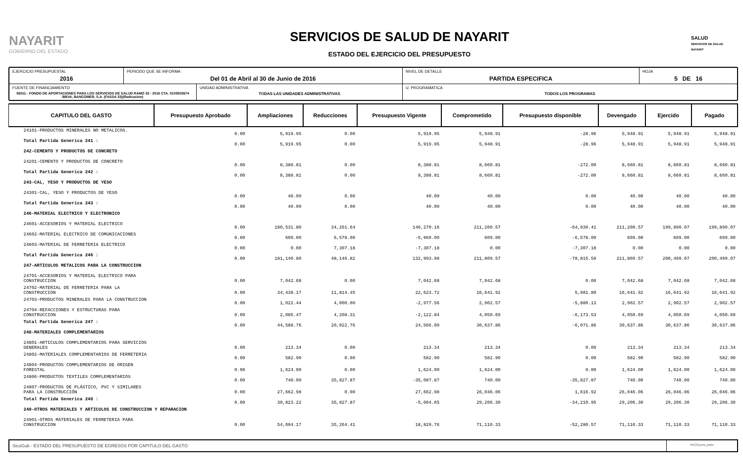NAYARIT
GOBIERNO DEL ESTADO
SERVICIOS DE SALUD DE NAYARIT
ESTADO DEL EJERCICIO DEL PRESUPUESTO
SALUD
SERVICIOS DE SALUD NAYARIT
EJERCICIO PRESUPUESTAL
2016
PERIODO QUE SE INFORMA
Del 01 de Abril al 30 de Junio de 2016
NIVEL DE DETALLE
PARTIDA ESPECIFICA
HOJA
5 DE 16
FUENTE DE FINANCIAMIENTO
56011 - FONDO DE APORTACIONES PARA LOS SERVICIOS DE SALUD RAMO 33 - 2016 CTA. 0103503674 BBVA, BANCOMER, S.A. (FASSA 33)(Radicacion)
UNIDAD ADMINISTRATIVA
TODAS LAS UNIDADES ADMINISTRATIVAS
U. PROGRAMATICA
TODOS LOS PROGRAMAS
| CAPITULO DEL GASTO | Presupuesto Aprobado | Ampliaciones | Reducciones | Presupuesto Vigente | Comprometido | Presupuesto disponible | Devengado | Ejercido | Pagado |
| --- | --- | --- | --- | --- | --- | --- | --- | --- | --- |
| 24101-PRODUCTOS MINERALES NO METALICOS. | 0.00 | 5,919.95 | 0.00 | 5,919.95 | 5,948.91 | -28.96 | 5,948.91 | 5,948.91 | 5,948.91 |
| Total Partida Generica 241 : | 0.00 | 5,919.95 | 0.00 | 5,919.95 | 5,948.91 | -28.96 | 5,948.91 | 5,948.91 | 5,948.91 |
| 242-CEMENTO Y PRODUCTOS DE CONCRETO | | | | | | | | | |
| 24201-CEMENTO Y PRODUCTOS DE CONCRETO | 0.00 | 8,388.81 | 0.00 | 8,388.81 | 8,660.81 | -272.00 | 8,660.81 | 8,660.81 | 8,660.81 |
| Total Partida Generica 242 : | 0.00 | 8,388.81 | 0.00 | 8,388.81 | 8,660.81 | -272.00 | 8,660.81 | 8,660.81 | 8,660.81 |
| 243-CAL, YESO Y PRODUCTOS DE YESO | | | | | | | | | |
| 24301-CAL, YESO Y PRODUCTOS DE YESO | 0.00 | 40.00 | 0.00 | 40.00 | 40.00 | 0.00 | 40.00 | 40.00 | 40.00 |
| Total Partida Generica 243 : | 0.00 | 40.00 | 0.00 | 40.00 | 40.00 | 0.00 | 40.00 | 40.00 | 40.00 |
| 246-MATERIAL ELECTRICO Y ELECTRONICO | | | | | | | | | |
| 24601-ACCESORIOS Y MATERIAL ELECTRICO | 0.00 | 180,531.80 | 34,261.64 | 146,270.16 | 211,200.57 | -64,930.41 | 211,200.57 | 199,890.07 | 199,890.07 |
| 24602-MATERIAL ELECTRICO DE COMUNICACIONES | 0.00 | 609.00 | 6,578.00 | -5,969.00 | 609.00 | -6,578.00 | 609.00 | 609.00 | 609.00 |
| 24603-MATERIAL DE FERRETERIA ELECTRICO | 0.00 | 0.00 | 7,307.18 | -7,307.18 | 0.00 | -7,307.18 | 0.00 | 0.00 | 0.00 |
| Total Partida Generica 246 : | 0.00 | 181,140.80 | 48,146.82 | 132,993.98 | 211,809.57 | -78,815.59 | 211,809.57 | 200,499.07 | 200,499.07 |
| 247-ARTICULOS METALICOS PARA LA CONSTRUCCION | | | | | | | | | |
| 24701-ACCESORIOS Y MATERIAL ELECTRICO PARA CONSTRUCCION | 0.00 | 7,042.68 | 0.00 | 7,042.68 | 7,042.68 | 0.00 | 7,042.68 | 7,042.68 | 7,042.68 |
| 24702-MATERIAL DE FERRETERIA PARA LA CONSTRUCCION | 0.00 | 34,438.17 | 11,814.45 | 22,623.72 | 16,641.92 | 5,981.80 | 16,641.92 | 16,641.92 | 16,641.92 |
| 24703-PRODUCTOS MINERALES PARA LA CONSTRUCCION | 0.00 | 1,022.44 | 4,000.00 | -2,977.56 | 2,902.57 | -5,880.13 | 2,902.57 | 2,902.57 | 2,902.57 |
| 24704-REFACCIONES Y ESTRUCTURAS PARA CONSTRUCCION | 0.00 | 2,085.47 | 4,208.31 | -2,122.84 | 4,050.69 | -6,173.53 | 4,050.69 | 4,050.69 | 4,050.69 |
| Total Partida Generica 247 : | 0.00 | 44,588.76 | 20,022.76 | 24,566.00 | 30,637.86 | -6,071.86 | 30,637.86 | 30,637.86 | 30,637.86 |
| 248-MATERIALES COMPLEMENTARIOS | | | | | | | | | |
| 24801-ARTICULOS COMPLEMENTARIOS PARA SERVICIOS GENERALES | 0.00 | 213.34 | 0.00 | 213.34 | 213.34 | 0.00 | 213.34 | 213.34 | 213.34 |
| 24802-MATERIALES COMPLEMENTARIOS DE FERRETERIA | 0.00 | 582.90 | 0.00 | 582.90 | 582.90 | 0.00 | 582.90 | 582.90 | 582.90 |
| 24804-PRODUCTOS COMPLEMENTARIOS DE ORIGEN FORESTAL | 0.00 | 1,624.00 | 0.00 | 1,624.00 | 1,624.00 | 0.00 | 1,624.00 | 1,624.00 | 1,624.00 |
| 24806-PRODUCTOS TEXTILES COMPLEMENTARIOS | 0.00 | 740.00 | 35,827.87 | -35,087.87 | 740.00 | -35,827.87 | 740.00 | 740.00 | 740.00 |
| 24807-PRODUCTOS DE PLÁSTICO, PVC Y SIMILARES PARA LA CONSTRUCCIÓN | 0.00 | 27,662.98 | 0.00 | 27,662.98 | 26,046.06 | 1,616.92 | 26,046.06 | 26,046.06 | 26,046.06 |
| Total Partida Generica 248 : | 0.00 | 30,823.22 | 35,827.87 | -5,004.65 | 29,206.30 | -34,210.95 | 29,206.30 | 29,206.30 | 29,206.30 |
| 249-OTROS MATERIALES Y ARTICULOS DE CONSTRUCCION Y REPARACION | | | | | | | | | |
| 24901-OTROS MATERIALES DE FERRETERIA PARA CONSTRUCCION | 0.00 | 54,094.17 | 35,264.41 | 18,829.76 | 71,110.33 | -52,280.57 | 71,110.33 | 71,110.33 | 71,110.33 |
SicoGub - ESTADO DEL PRESUPUESTO DE EGRESOS POR CAPITULO DEL GASTO
PECG-pres_puno